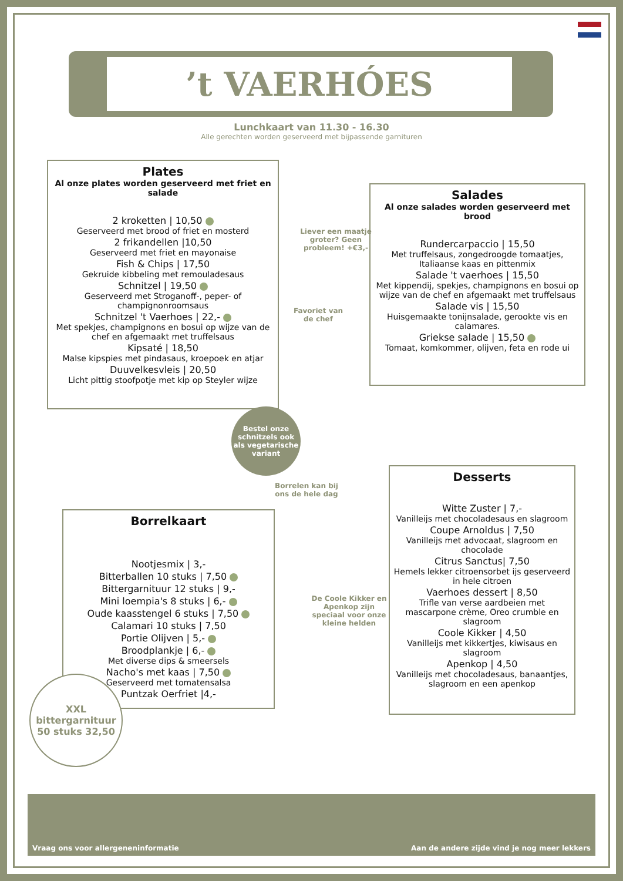’t VAERHÓES
Lunchkaart van 11.30 - 16.30
Alle gerechten worden geserveerd met bijpassende garnituren
Plates
Al onze plates worden geserveerd met friet en salade
2 kroketten | 10,50
Geserveerd met brood of friet en mosterd
2 frikandellen |10,50
Geserveerd met friet en mayonaise
Fish & Chips | 17,50
Gekruide kibbeling met remouladesaus
Schnitzel | 19,50
Geserveerd met Stroganoff-, peper- of champignonroomsaus
Schnitzel 't Vaerhoes | 22,-
Met spekjes, champignons en bosui op wijze van de chef en afgemaakt met truffelsaus
Kipsaté | 18,50
Malse kipspies met pindasaus, kroepoek en atjar
Duuvelkesvleis | 20,50
Licht pittig stoofpotje met kip op Steyler wijze
Salades
Al onze salades worden geserveerd met brood
Rundercarpaccio | 15,50
Met truffelsaus, zongedroogde tomaatjes, Italiaanse kaas en pittenmix
Salade 't vaerhoes | 15,50
Met kippendij, spekjes, champignons en bosui op wijze van de chef en afgemaakt met truffelsaus
Salade vis | 15,50
Huisgemaakte tonijnsalade, gerookte vis en calamares.
Griekse salade | 15,50
Tomaat, komkommer, olijven, feta en rode ui
Liever een maatje groter? Geen probleem! +€3,-
Favoriet van de chef
Bestel onze schnitzels ook als vegetarische variant
Borrelen kan bij ons de hele dag
Borrelkaart
Nootjesmix | 3,-
Bitterballen 10 stuks | 7,50
Bittergarnituur 12 stuks | 9,-
Mini loempia's 8 stuks | 6,-
Oude kaasstengel 6 stuks | 7,50
Calamari 10 stuks | 7,50
Portie Olijven | 5,-
Broodplankje | 6,-
Met diverse dips & smeersels
Nacho's met kaas | 7,50
Geserveerd met tomatensalsa
Puntzak Oerfriet |4,-
XXL bittergarnituur 50 stuks 32,50
Desserts
Witte Zuster | 7,-
Vanilleijs met chocoladesaus en slagroom
Coupe Arnoldus | 7,50
Vanilleijs met advocaat, slagroom en chocolade
Citrus Sanctus| 7,50
Hemels lekker citroensorbet ijs geserveerd in hele citroen
Vaerhoes dessert | 8,50
Trifle van verse aardbeien met mascarpone crème, Oreo crumble en slagroom
Coole Kikker | 4,50
Vanilleijs met kikkertjes, kiwisaus en slagroom
Apenkop | 4,50
Vanilleijs met chocoladesaus, banaantjes, slagroom en een apenkop
De Coole Kikker en Apenkop zijn speciaal voor onze kleine helden
Vraag ons voor allergeneninformatie Aan de andere zijde vind je nog meer lekkers